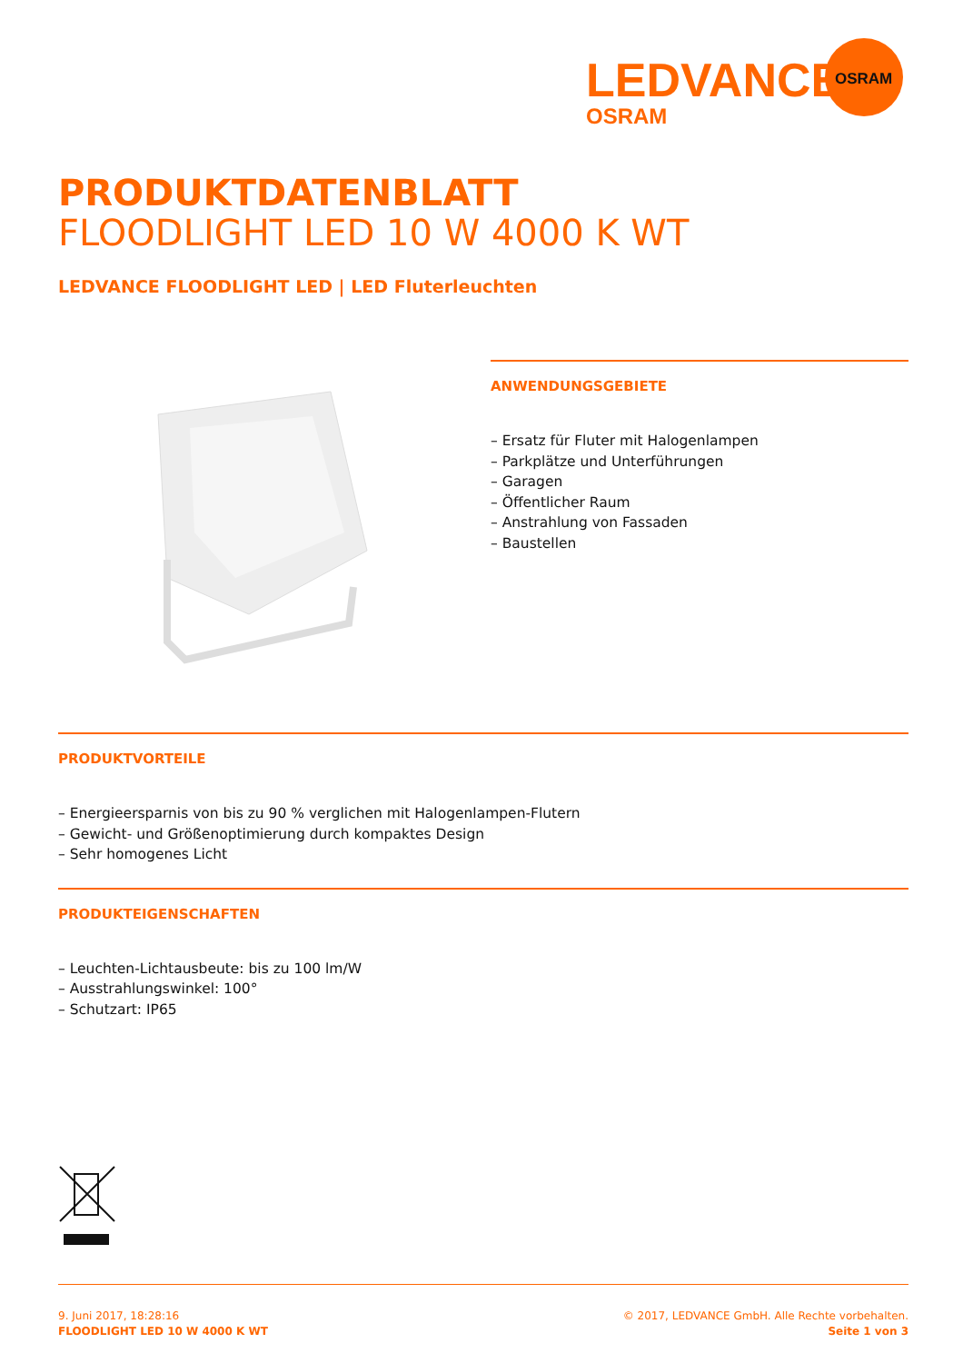LEDVANCE
OSRAM
OSRAM
PRODUKTDATENBLATT
FLOODLIGHT LED 10 W 4000 K WT
LEDVANCE FLOODLIGHT LED | LED Fluterleuchten
ANWENDUNGSGEBIETE
– Ersatz für Fluter mit Halogenlampen
– Parkplätze und Unterführungen
– Garagen
– Öffentlicher Raum
– Anstrahlung von Fassaden
– Baustellen
PRODUKTVORTEILE
– Energieersparnis von bis zu 90 % verglichen mit Halogenlampen-Flutern
– Gewicht- und Größenoptimierung durch kompaktes Design
– Sehr homogenes Licht
PRODUKTEIGENSCHAFTEN
– Leuchten-Lichtausbeute: bis zu 100 lm/W
– Ausstrahlungswinkel: 100°
– Schutzart: IP65
9. Juni 2017, 18:28:16
FLOODLIGHT LED 10 W 4000 K WT
© 2017, LEDVANCE GmbH. Alle Rechte vorbehalten.
Seite 1 von 3